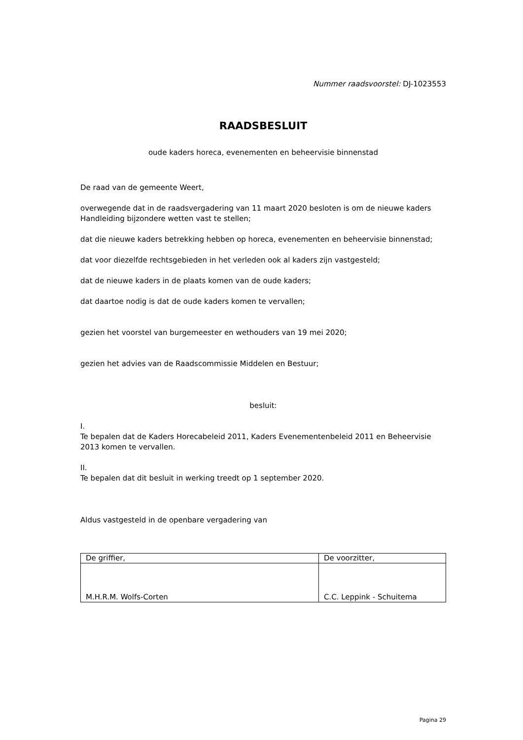Nummer raadsvoorstel: DJ-1023553
RAADSBESLUIT
oude kaders horeca, evenementen en beheervisie binnenstad
De raad van de gemeente Weert,
overwegende dat in de raadsvergadering van 11 maart 2020 besloten is om de nieuwe kaders Handleiding bijzondere wetten vast te stellen;
dat die nieuwe kaders betrekking hebben op horeca, evenementen en beheervisie binnenstad;
dat voor diezelfde rechtsgebieden in het verleden ook al kaders zijn vastgesteld;
dat de nieuwe kaders in de plaats komen van de oude kaders;
dat daartoe nodig is dat de oude kaders komen te vervallen;
gezien het voorstel van burgemeester en wethouders van 19 mei 2020;
gezien het advies van de Raadscommissie Middelen en Bestuur;
besluit:
I.
Te bepalen dat de Kaders Horecabeleid 2011, Kaders Evenementenbeleid 2011 en Beheervisie 2013 komen te vervallen.
II.
Te bepalen dat dit besluit in werking treedt op 1 september 2020.
Aldus vastgesteld in de openbare vergadering van
| De griffier, | De voorzitter, |
| M.H.R.M. Wolfs-Corten | C.C. Leppink - Schuitema |
Pagina 29